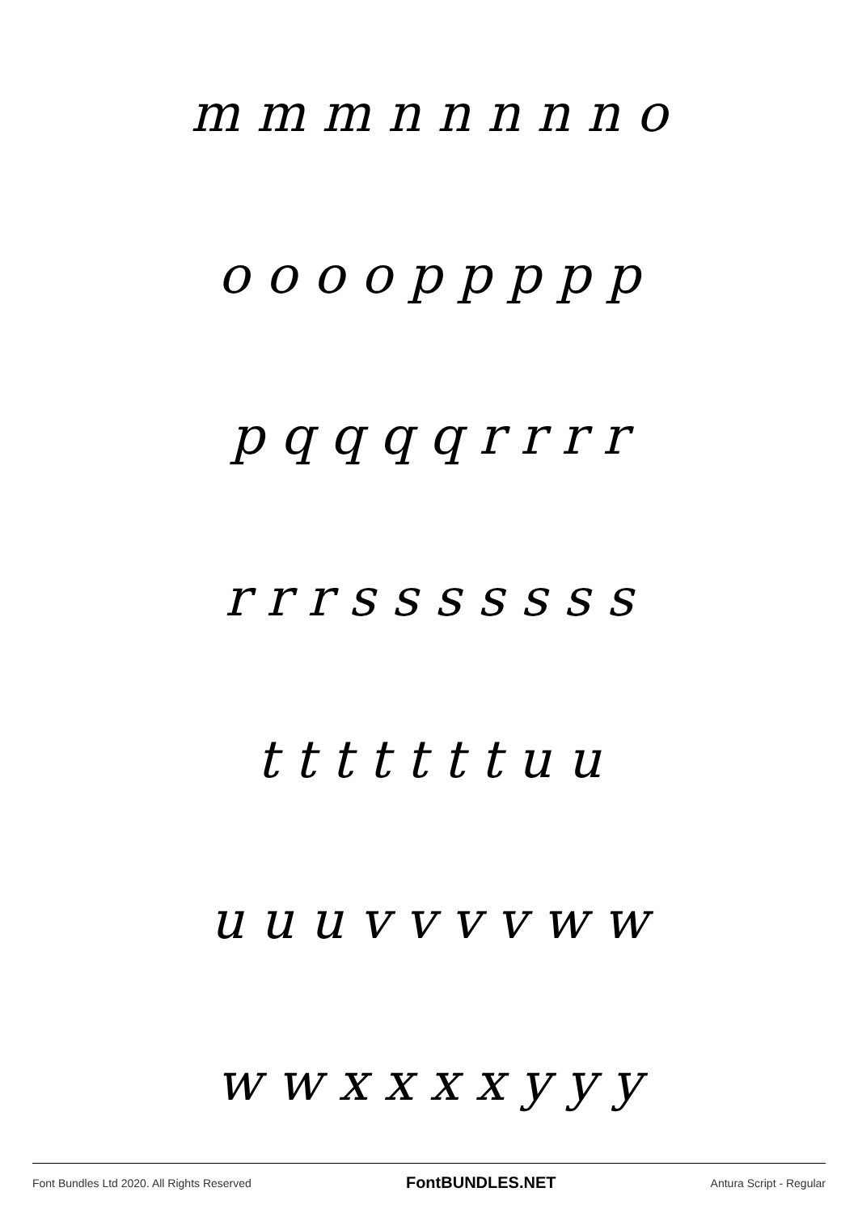m m m n n n n n o
o o o o p p p p p
p q q q q r r r r
r r r s s s s s s s
t t t t t t t u u
u u u v v v v w w
w w x x x x y y y
Font Bundles Ltd 2020. All Rights Reserved FontBUNDLES.NET Antura Script - Regular